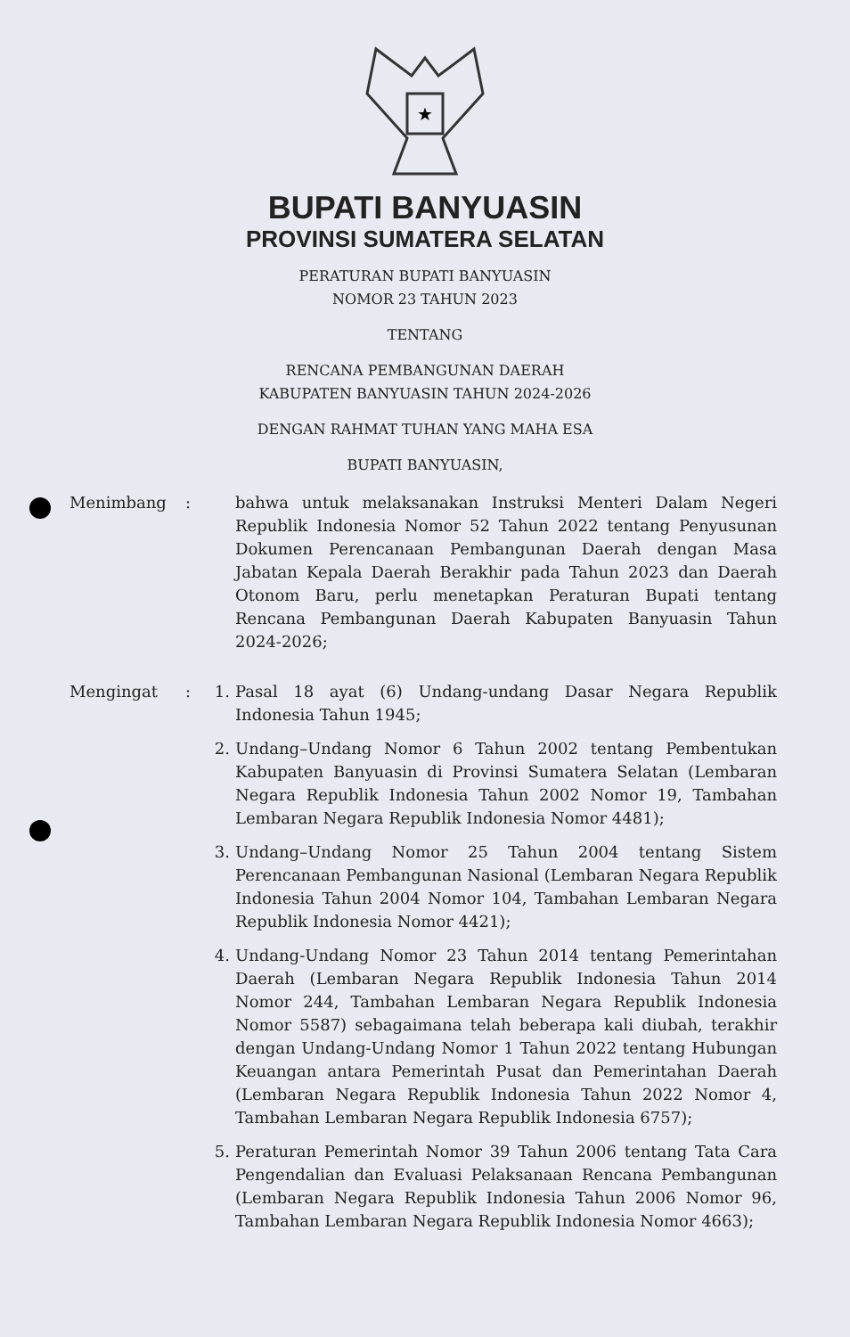★
BUPATI BANYUASIN
PROVINSI SUMATERA SELATAN
PERATURAN BUPATI BANYUASIN
NOMOR 23 TAHUN 2023
TENTANG
RENCANA PEMBANGUNAN DAERAH
KABUPATEN BANYUASIN TAHUN 2024-2026
DENGAN RAHMAT TUHAN YANG MAHA ESA
BUPATI BANYUASIN,
Menimbang : bahwa untuk melaksanakan Instruksi Menteri Dalam Negeri Republik Indonesia Nomor 52 Tahun 2022 tentang Penyusunan Dokumen Perencanaan Pembangunan Daerah dengan Masa Jabatan Kepala Daerah Berakhir pada Tahun 2023 dan Daerah Otonom Baru, perlu menetapkan Peraturan Bupati tentang Rencana Pembangunan Daerah Kabupaten Banyuasin Tahun 2024-2026;
Mengingat : 1. Pasal 18 ayat (6) Undang-undang Dasar Negara Republik Indonesia Tahun 1945;
2. Undang–Undang Nomor 6 Tahun 2002 tentang Pembentukan Kabupaten Banyuasin di Provinsi Sumatera Selatan (Lembaran Negara Republik Indonesia Tahun 2002 Nomor 19, Tambahan Lembaran Negara Republik Indonesia Nomor 4481);
3. Undang–Undang Nomor 25 Tahun 2004 tentang Sistem Perencanaan Pembangunan Nasional (Lembaran Negara Republik Indonesia Tahun 2004 Nomor 104, Tambahan Lembaran Negara Republik Indonesia Nomor 4421);
4. Undang-Undang Nomor 23 Tahun 2014 tentang Pemerintahan Daerah (Lembaran Negara Republik Indonesia Tahun 2014 Nomor 244, Tambahan Lembaran Negara Republik Indonesia Nomor 5587) sebagaimana telah beberapa kali diubah, terakhir dengan Undang-Undang Nomor 1 Tahun 2022 tentang Hubungan Keuangan antara Pemerintah Pusat dan Pemerintahan Daerah (Lembaran Negara Republik Indonesia Tahun 2022 Nomor 4, Tambahan Lembaran Negara Republik Indonesia 6757);
5. Peraturan Pemerintah Nomor 39 Tahun 2006 tentang Tata Cara Pengendalian dan Evaluasi Pelaksanaan Rencana Pembangunan (Lembaran Negara Republik Indonesia Tahun 2006 Nomor 96, Tambahan Lembaran Negara Republik Indonesia Nomor 4663);